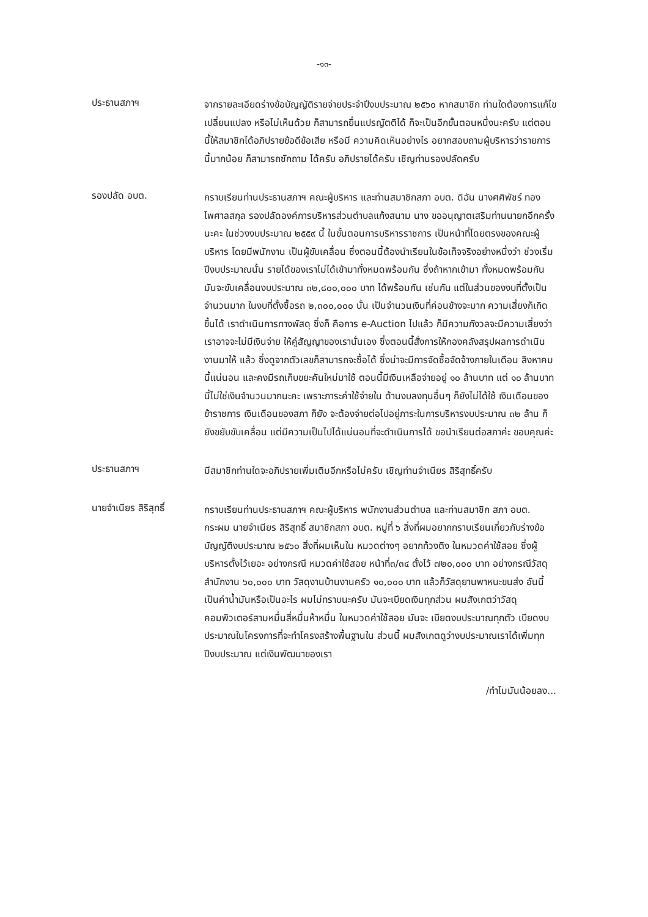-๑๓-
ประธานสภาฯ
จากรายละเอียดร่างข้อบัญญัติรายจ่ายประจำปีงบประมาณ ๒๕๖๐ หากสมาชิก ท่านใดต้องการแก้ไข เปลี่ยนแปลง หรือไม่เห็นด้วย ก็สามารถยื่นแปรญัตติได้ ก็จะเป็นอีกขั้นตอนหนึ่งนะครับ แต่ตอนนี้ให้สมาชิกได้อภิปรายข้อดีข้อเสีย หรือมี ความคิดเห็นอย่างไร อยากสอบถามผู้บริหารว่ารายการนี้มากน้อย ก็สามารถซักถาม ได้ครับ อภิปรายได้ครับ เชิญท่านรองปลัดครับ
รองปลัด อบต.
กราบเรียนท่านประธานสภาฯ คณะผู้บริหาร และท่านสมาชิกสภา อบต. ดิฉัน นางศศิพัชร์ ทองไพศาลสกุล รองปลัดองค์การบริหารส่วนตำบลแก้งสนาม นาง ขออนุญาตเสริมท่านนายกอีกครั้งนะคะ ในช่วงงบประมาณ ๒๕๕๙ นี้ ในขั้นตอนการบริหารราชการ เป็นหน้าที่โดยตรงของคณะผู้บริหาร โดยมีพนักงาน เป็นผู้ขับเคลื่อน ซึ่งตอนนี้ต้องนำเรียนในข้อเท็จจริงอย่างหนึ่งว่า ช่วงเริ่ม ปีงบประมาณนั้น รายได้ของเราไม่ได้เข้ามาทั้งหมดพร้อมกัน ซึ่งถ้าหากเข้ามา ทั้งหมดพร้อมกัน มันจะขับเคลื่อนงบประมาณ ๓๒,๘๐๐,๐๐๐ บาท ได้พร้อมกัน เช่นกัน แต่ในส่วนของงบที่ตั้งเป็นจำนวนมาก ในงบที่ตั้งซื้อรถ ๒,๓๐๐,๐๐๐ นั้น เป็นจำนวนเงินที่ค่อนข้างจะมาก ความเสี่ยงก็เกิดขึ้นได้ เราดำเนินการทางพัสดุ ซึ่งก็ คือการ e-Auction ไปแล้ว ก็มีความกังวลจะมีความเสี่ยงว่าเราอาจจะไม่มีเงินจ่าย ให้คู่สัญญาของเรานั่นเอง ซึ่งตอนนี้สั่งการให้กองคลังสรุปผลการดำเนินงานมาให้ แล้ว ซึ่งดูจากตัวเลขก็สามารถจะซื้อได้ ซึ่งน่าจะมีการจัดซื้อจัดจ้างภายในเดือน สิงหาคมนี้แน่นอน และคงมีรถเก็บขยะคันใหม่มาใช้ ตอนนี้มีเงินเหลือจ่ายอยู่ ๑๐ ล้านบาท แต่ ๑๐ ล้านบาทนี้ไม่ใช่เงินจำนวนมากนะคะ เพราะภาระค่าใช้จ่ายใน ด้านงบลงทุนอื่นๆ ก็ยังไม่ได้ใช้ เงินเดือนของข้าราชการ เงินเดือนของสภา ก็ยัง จะต้องจ่ายต่อไปอยู่ภาระในการบริหารงบประมาณ ๓๒ ล้าน ก็ยังขยับขับเคลื่อน แต่มีความเป็นไปได้แน่นอนที่จะดำเนินการได้ ขอนำเรียนต่อสภาค่ะ ขอบคุณค่ะ
ประธานสภาฯ
มีสมาชิกท่านใดจะอภิปรายเพิ่มเติมอีกหรือไม่ครับ เชิญท่านจำเนียร สิริสุทธิ์ครับ
นายจำเนียร สิริสุทธิ์
กราบเรียนท่านประธานสภาฯ คณะผู้บริหาร พนักงานส่วนตำบล และท่านสมาชิก สภา อบต. กระผม นายจำเนียร สิริสุทธิ์ สมาชิกสภา อบต. หมู่ที่ ๖ สิ่งที่ผมอยากกราบเรียนเกี่ยวกับร่างข้อบัญญัติงบประมาณ ๒๕๖๐ สิ่งที่ผมเห็นใน หมวดต่างๆ อยากท้วงติง ในหมวดค่าใช้สอย ซึ่งผู้บริหารตั้งไว้เยอะ อย่างกรณี หมวดค่าใช้สอย หน้าที่๓/๓๔ ตั้งไว้ ๗๒๐,๐๐๐ บาท อย่างกรณีวัสดุสำนักงาน ๖๐,๐๐๐ บาท วัสดุงานบ้านงานครัว ๑๐,๐๐๐ บาท แล้วก็วัสดุยานพาหนะขนส่ง อันนี้เป็นค่าน้ำมันหรือเป็นอะไร ผมไม่ทราบนะครับ มันจะเบียดเงินทุกส่วน ผมสังเกตว่าวัสดุคอมพิวเตอร์สามหมื่นสี่หมื่นห้าหมื่น ในหมวดค่าใช้สอย มันจะ เบียดงบประมาณทุกตัว เบียดงบประมาณในโครงการที่จะทำโครงสร้างพื้นฐานใน ส่วนนี้ ผมสังเกตดูว่างบประมาณเราได้เพิ่มทุกปีงบประมาณ แต่เงินพัฒนาของเรา
/ทำไมมันน้อยลง...